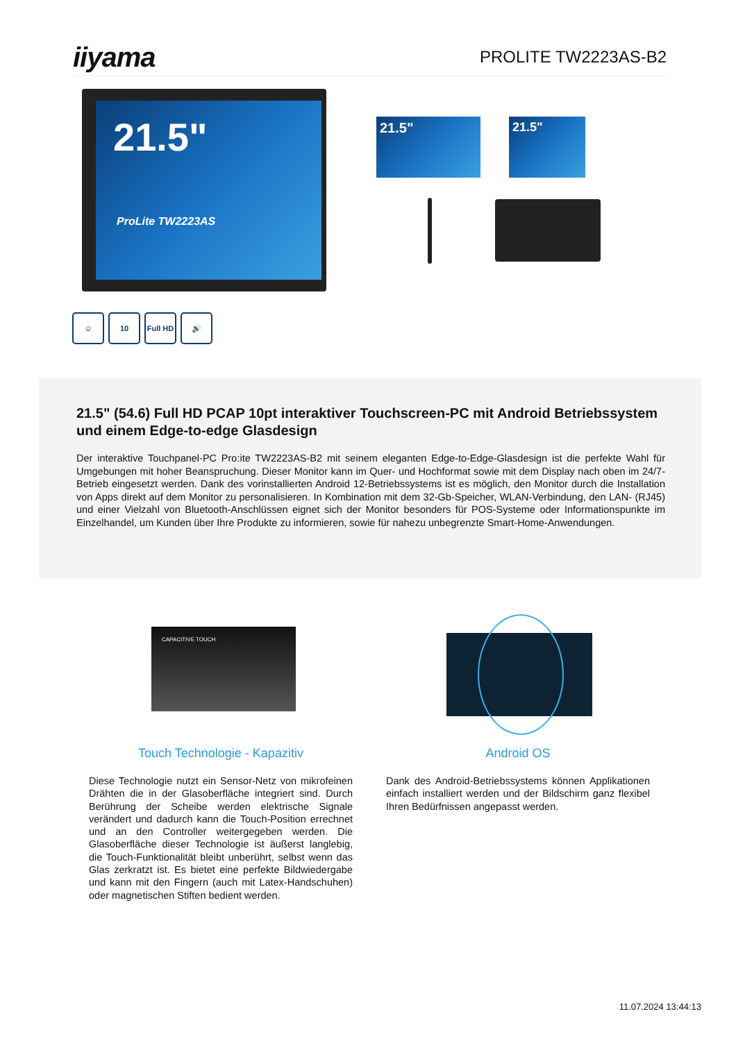iiyama
PROLITE TW2223AS-B2
21.5"
ProLite TW2223AS
21.5" 21.5"
☺ 10 Full HD
🔊
21.5" (54.6) Full HD PCAP 10pt interaktiver Touchscreen-PC mit Android Betriebssystem und einem Edge-to-edge Glasdesign
Der interaktive Touchpanel-PC Pro:ite TW2223AS-B2 mit seinem eleganten Edge-to-Edge-Glasdesign ist die perfekte Wahl für Umgebungen mit hoher Beanspruchung. Dieser Monitor kann im Quer- und Hochformat sowie mit dem Display nach oben im 24/7-Betrieb eingesetzt werden. Dank des vorinstallierten Android 12-Betriebssystems ist es möglich, den Monitor durch die Installation von Apps direkt auf dem Monitor zu personalisieren. In Kombination mit dem 32-Gb-Speicher, WLAN-Verbindung, den LAN- (RJ45) und einer Vielzahl von Bluetooth-Anschlüssen eignet sich der Monitor besonders für POS-Systeme oder Informationspunkte im Einzelhandel, um Kunden über Ihre Produkte zu informieren, sowie für nahezu unbegrenzte Smart-Home-Anwendungen.
CAPACITIVE TOUCH
Touch Technologie - Kapazitiv
Diese Technologie nutzt ein Sensor-Netz von mikrofeinen Drähten die in der Glasoberfläche integriert sind. Durch Berührung der Scheibe werden elektrische Signale verändert und dadurch kann die Touch-Position errechnet und an den Controller weitergegeben werden. Die Glasoberfläche dieser Technologie ist äußerst langlebig, die Touch-Funktionalität bleibt unberührt, selbst wenn das Glas zerkratzt ist. Es bietet eine perfekte Bildwiedergabe und kann mit den Fingern (auch mit Latex-Handschuhen) oder magnetischen Stiften bedient werden.
Android OS
Dank des Android-Betriebssystems können Applikationen einfach installiert werden und der Bildschirm ganz flexibel Ihren Bedürfnissen angepasst werden.
11.07.2024 13:44:13